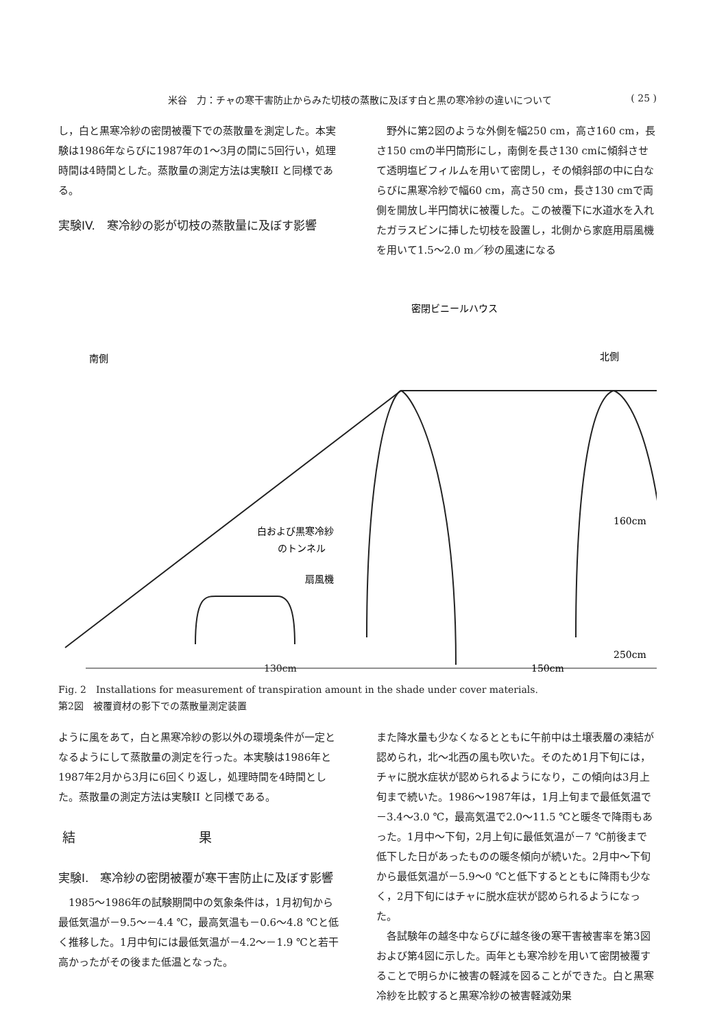米谷　力：チャの寒干害防止からみた切枝の蒸散に及ぼす白と黒の寒冷紗の違いについて ( 25 )
し，白と黒寒冷紗の密閉被覆下での蒸散量を測定した。本実験は1986年ならびに1987年の1～3月の間に5回行い，処理時間は4時間とした。蒸散量の測定方法は実験II と同様である。
実験IV.　寒冷紗の影が切枝の蒸散量に及ぼす影響
野外に第2図のような外側を幅250 cm，高さ160 cm，長さ150 cmの半円筒形にし，南側を長さ130 cmに傾斜させて透明塩ビフィルムを用いて密閉し，その傾斜部の中に白ならびに黒寒冷紗で幅60 cm，高さ50 cm，長さ130 cmで両側を開放し半円筒状に被覆した。この被覆下に水道水を入れたガラスビンに挿した切枝を設置し，北側から家庭用扇風機を用いて1.5～2.0 m／秒の風速になる
密閉ビニールハウス
南側
北側
白および黒寒冷紗
のトンネル
扇風機
160cm
250cm
130cm
150cm
Fig. 2　Installations for measurement of transpiration amount in the shade under cover materials.
第2図　被覆資材の影下での蒸散量測定装置
ように風をあて，白と黒寒冷紗の影以外の環境条件が一定となるようにして蒸散量の測定を行った。本実験は1986年と1987年2月から3月に6回くり返し，処理時間を4時間とした。蒸散量の測定方法は実験II と同様である。
結果
実験I.　寒冷紗の密閉被覆が寒干害防止に及ぼす影響
1985～1986年の試験期間中の気象条件は，1月初旬から最低気温が－9.5～－4.4 ℃，最高気温も－0.6～4.8 ℃と低く推移した。1月中旬には最低気温が－4.2～－1.9 ℃と若干高かったがその後また低温となった。
また降水量も少なくなるとともに午前中は土壌表層の凍結が認められ，北～北西の風も吹いた。そのため1月下旬には，チャに脱水症状が認められるようになり，この傾向は3月上旬まで続いた。1986～1987年は，1月上旬まで最低気温で－3.4～3.0 ℃，最高気温で2.0～11.5 ℃と暖冬で降雨もあった。1月中～下旬，2月上旬に最低気温が－7 ℃前後まで低下した日があったものの暖冬傾向が続いた。2月中～下旬から最低気温が－5.9～0 ℃と低下するとともに降雨も少なく，2月下旬にはチャに脱水症状が認められるようになった。
各試験年の越冬中ならびに越冬後の寒干害被害率を第3図および第4図に示した。両年とも寒冷紗を用いて密閉被覆することで明らかに被害の軽減を図ることができた。白と黒寒冷紗を比較すると黒寒冷紗の被害軽減効果